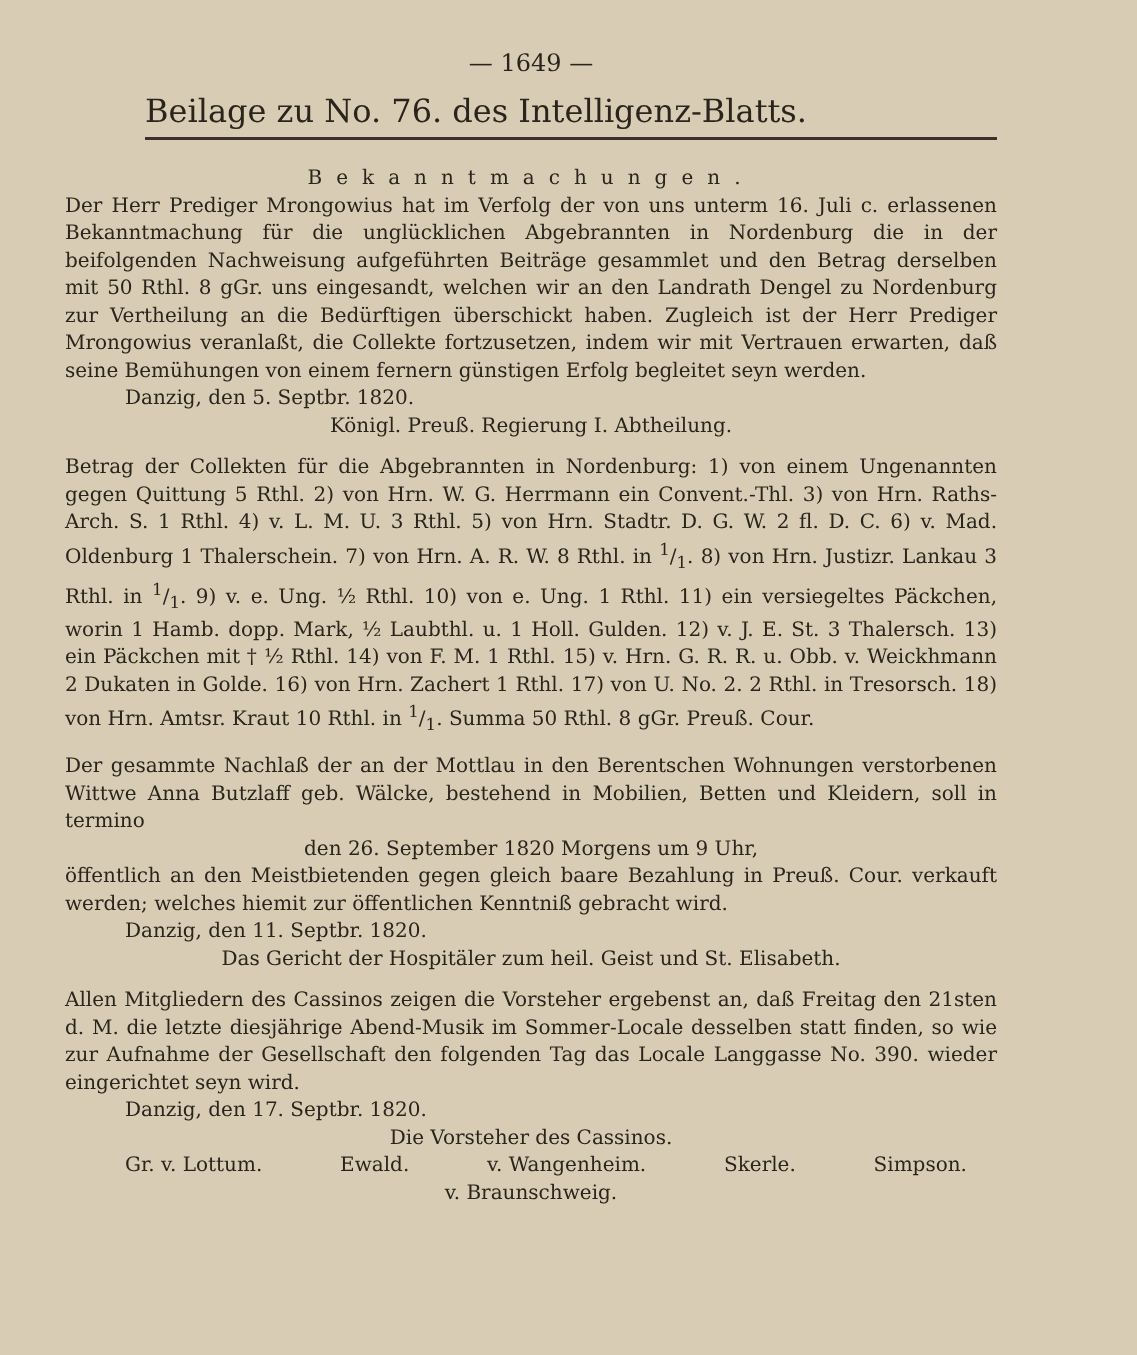— 1649 —
Beilage zu No. 76. des Intelligenz-Blatts.
Bekanntmachungen.
Der Herr Prediger Mrongowius hat im Verfolg der von uns unterm 16. Juli c. erlassenen Bekanntmachung für die unglücklichen Abgebrannten in Nordenburg die in der beifolgenden Nachweisung aufgeführten Beiträge gesammlet und den Betrag derselben mit 50 Rthl. 8 gGr. uns eingesandt, welchen wir an den Landrath Dengel zu Nordenburg zur Vertheilung an die Bedürftigen überschickt haben. Zugleich ist der Herr Prediger Mrongowius veranlaßt, die Collekte fortzusetzen, indem wir mit Vertrauen erwarten, daß seine Bemühungen von einem fernern günstigen Erfolg begleitet seyn werden.
Danzig, den 5. Septbr. 1820.
Königl. Preuß. Regierung I. Abtheilung.
Betrag der Collekten für die Abgebrannten in Nordenburg: 1) von einem Ungenannten gegen Quittung 5 Rthl. 2) von Hrn. W. G. Herrmann ein Convent.-Thl. 3) von Hrn. Raths-Arch. S. 1 Rthl. 4) v. L. M. U. 3 Rthl. 5) von Hrn. Stadtr. D. G. W. 2 fl. D. C. 6) v. Mad. Oldenburg 1 Thalerschein. 7) von Hrn. A. R. W. 8 Rthl. in 1/1. 8) von Hrn. Justizr. Lankau 3 Rthl. in 1/1. 9) v. e. Ung. ½ Rthl. 10) von e. Ung. 1 Rthl. 11) ein versiegeltes Päckchen, worin 1 Hamb. dopp. Mark, ½ Laubthl. u. 1 Holl. Gulden. 12) v. J. E. St. 3 Thalersch. 13) ein Päckchen mit † ½ Rthl. 14) von F. M. 1 Rthl. 15) v. Hrn. G. R. R. u. Obb. v. Weickhmann 2 Dukaten in Golde. 16) von Hrn. Zachert 1 Rthl. 17) von U. No. 2. 2 Rthl. in Tresorsch. 18) von Hrn. Amtsr. Kraut 10 Rthl. in 1/1. Summa 50 Rthl. 8 gGr. Preuß. Cour.
Der gesammte Nachlaß der an der Mottlau in den Berentschen Wohnungen verstorbenen Wittwe Anna Butzlaff geb. Wälcke, bestehend in Mobilien, Betten und Kleidern, soll in termino
den 26. September 1820 Morgens um 9 Uhr,
öffentlich an den Meistbietenden gegen gleich baare Bezahlung in Preuß. Cour. verkauft werden; welches hiemit zur öffentlichen Kenntniß gebracht wird.
Danzig, den 11. Septbr. 1820.
Das Gericht der Hospitäler zum heil. Geist und St. Elisabeth.
Allen Mitgliedern des Cassinos zeigen die Vorsteher ergebenst an, daß Freitag den 21sten d. M. die letzte diesjährige Abend-Musik im Sommer-Locale desselben statt finden, so wie zur Aufnahme der Gesellschaft den folgenden Tag das Locale Langgasse No. 390. wieder eingerichtet seyn wird.
Danzig, den 17. Septbr. 1820.
Die Vorsteher des Cassinos.
Gr. v. Lottum. Ewald. v. Wangenheim. Skerle. Simpson.
v. Braunschweig.